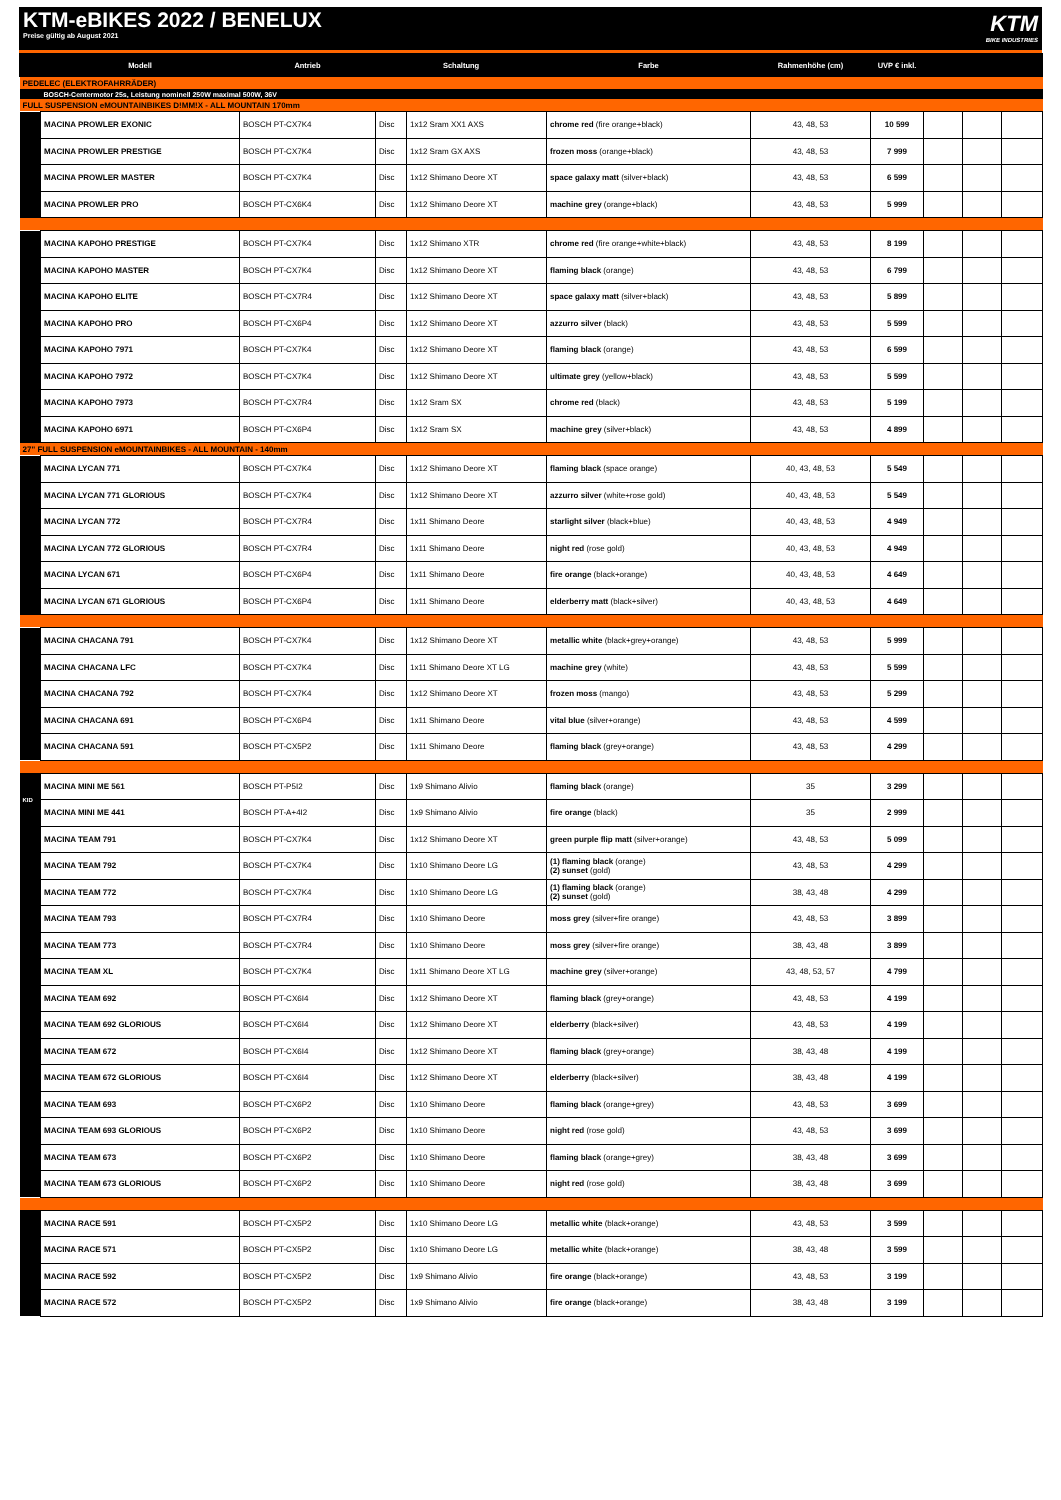KTM-eBIKES 2022 / BENELUX
Preise gültig ab August 2021
KTM
BIKE INDUSTRIES
| | Modell | Antrieb | Schaltung | | Farbe | Rahmenhöhe (cm) | UVP € inkl. | | | |
| --- | --- | --- | --- | --- | --- | --- | --- | --- | --- | --- |
| PEDELEC (ELEKTROFAHRRÄDER) | | | | | | | | | | |
| | BOSCH-Centermotor 25s, Leistung nominell 250W maximal 500W, 36V | | | | | | | | | |
| FULL SUSPENSION eMOUNTAINBIKES D!MM!X - ALL MOUNTAIN 170mm | | | | | | | | | | |
| | MACINA PROWLER EXONIC | BOSCH PT-CX7K4 | Disc | 1x12 Sram XX1 AXS | chrome red (fire orange+black) | 43, 48, 53 | 10 599 | | | |
| | MACINA PROWLER PRESTIGE | BOSCH PT-CX7K4 | Disc | 1x12 Sram GX AXS | frozen moss (orange+black) | 43, 48, 53 | 7 999 | | | |
| | MACINA PROWLER MASTER | BOSCH PT-CX7K4 | Disc | 1x12 Shimano Deore XT | space galaxy matt (silver+black) | 43, 48, 53 | 6 599 | | | |
| | MACINA PROWLER PRO | BOSCH PT-CX6K4 | Disc | 1x12 Shimano Deore XT | machine grey (orange+black) | 43, 48, 53 | 5 999 | | | |
| | MACINA KAPOHO PRESTIGE | BOSCH PT-CX7K4 | Disc | 1x12 Shimano XTR | chrome red (fire orange+white+black) | 43, 48, 53 | 8 199 | | | |
| | MACINA KAPOHO MASTER | BOSCH PT-CX7K4 | Disc | 1x12 Shimano Deore XT | flaming black (orange) | 43, 48, 53 | 6 799 | | | |
| | MACINA KAPOHO ELITE | BOSCH PT-CX7R4 | Disc | 1x12 Shimano Deore XT | space galaxy matt (silver+black) | 43, 48, 53 | 5 899 | | | |
| | MACINA KAPOHO PRO | BOSCH PT-CX6P4 | Disc | 1x12 Shimano Deore XT | azzurro silver (black) | 43, 48, 53 | 5 599 | | | |
| | MACINA KAPOHO 7971 | BOSCH PT-CX7K4 | Disc | 1x12 Shimano Deore XT | flaming black (orange) | 43, 48, 53 | 6 599 | | | |
| | MACINA KAPOHO 7972 | BOSCH PT-CX7K4 | Disc | 1x12 Shimano Deore XT | ultimate grey (yellow+black) | 43, 48, 53 | 5 599 | | | |
| | MACINA KAPOHO 7973 | BOSCH PT-CX7R4 | Disc | 1x12 Sram SX | chrome red (black) | 43, 48, 53 | 5 199 | | | |
| | MACINA KAPOHO 6971 | BOSCH PT-CX6P4 | Disc | 1x12 Sram SX | machine grey (silver+black) | 43, 48, 53 | 4 899 | | | |
| 27" FULL SUSPENSION eMOUNTAINBIKES - ALL MOUNTAIN - 140mm | | | | | | | | | | |
| | MACINA LYCAN 771 | BOSCH PT-CX7K4 | Disc | 1x12 Shimano Deore XT | flaming black (space orange) | 40, 43, 48, 53 | 5 549 | | | |
| | MACINA LYCAN 771 GLORIOUS | BOSCH PT-CX7K4 | Disc | 1x12 Shimano Deore XT | azzurro silver (white+rose gold) | 40, 43, 48, 53 | 5 549 | | | |
| | MACINA LYCAN 772 | BOSCH PT-CX7R4 | Disc | 1x11 Shimano Deore | starlight silver (black+blue) | 40, 43, 48, 53 | 4 949 | | | |
| | MACINA LYCAN 772 GLORIOUS | BOSCH PT-CX7R4 | Disc | 1x11 Shimano Deore | night red (rose gold) | 40, 43, 48, 53 | 4 949 | | | |
| | MACINA LYCAN 671 | BOSCH PT-CX6P4 | Disc | 1x11 Shimano Deore | fire orange (black+orange) | 40, 43, 48, 53 | 4 649 | | | |
| | MACINA LYCAN 671 GLORIOUS | BOSCH PT-CX6P4 | Disc | 1x11 Shimano Deore | elderberry matt (black+silver) | 40, 43, 48, 53 | 4 649 | | | |
| | MACINA CHACANA 791 | BOSCH PT-CX7K4 | Disc | 1x12 Shimano Deore XT | metallic white (black+grey+orange) | 43, 48, 53 | 5 999 | | | |
| | MACINA CHACANA LFC | BOSCH PT-CX7K4 | Disc | 1x11 Shimano Deore XT LG | machine grey (white) | 43, 48, 53 | 5 599 | | | |
| | MACINA CHACANA 792 | BOSCH PT-CX7K4 | Disc | 1x12 Shimano Deore XT | frozen moss (mango) | 43, 48, 53 | 5 299 | | | |
| | MACINA CHACANA 691 | BOSCH PT-CX6P4 | Disc | 1x11 Shimano Deore | vital blue (silver+orange) | 43, 48, 53 | 4 599 | | | |
| | MACINA CHACANA 591 | BOSCH PT-CX5P2 | Disc | 1x11 Shimano Deore | flaming black (grey+orange) | 43, 48, 53 | 4 299 | | | |
| KID | MACINA MINI ME 561 | BOSCH PT-P5I2 | Disc | 1x9 Shimano Alivio | flaming black (orange) | 35 | 3 299 | | | |
| | MACINA MINI ME 441 | BOSCH PT-A+4I2 | Disc | 1x9 Shimano Alivio | fire orange (black) | 35 | 2 999 | | | |
| | MACINA TEAM 791 | BOSCH PT-CX7K4 | Disc | 1x12 Shimano Deore XT | green purple flip matt (silver+orange) | 43, 48, 53 | 5 099 | | | |
| | MACINA TEAM 792 | BOSCH PT-CX7K4 | Disc | 1x10 Shimano Deore LG | (1) flaming black (orange) (2) sunset (gold) | 43, 48, 53 | 4 299 | | | |
| | MACINA TEAM 772 | BOSCH PT-CX7K4 | Disc | 1x10 Shimano Deore LG | (1) flaming black (orange) (2) sunset (gold) | 38, 43, 48 | 4 299 | | | |
| | MACINA TEAM 793 | BOSCH PT-CX7R4 | Disc | 1x10 Shimano Deore | moss grey (silver+fire orange) | 43, 48, 53 | 3 899 | | | |
| | MACINA TEAM 773 | BOSCH PT-CX7R4 | Disc | 1x10 Shimano Deore | moss grey (silver+fire orange) | 38, 43, 48 | 3 899 | | | |
| | MACINA TEAM XL | BOSCH PT-CX7K4 | Disc | 1x11 Shimano Deore XT LG | machine grey (silver+orange) | 43, 48, 53, 57 | 4 799 | | | |
| | MACINA TEAM 692 | BOSCH PT-CX6I4 | Disc | 1x12 Shimano Deore XT | flaming black (grey+orange) | 43, 48, 53 | 4 199 | | | |
| | MACINA TEAM 692 GLORIOUS | BOSCH PT-CX6I4 | Disc | 1x12 Shimano Deore XT | elderberry (black+silver) | 43, 48, 53 | 4 199 | | | |
| | MACINA TEAM 672 | BOSCH PT-CX6I4 | Disc | 1x12 Shimano Deore XT | flaming black (grey+orange) | 38, 43, 48 | 4 199 | | | |
| | MACINA TEAM 672 GLORIOUS | BOSCH PT-CX6I4 | Disc | 1x12 Shimano Deore XT | elderberry (black+silver) | 38, 43, 48 | 4 199 | | | |
| | MACINA TEAM 693 | BOSCH PT-CX6P2 | Disc | 1x10 Shimano Deore | flaming black (orange+grey) | 43, 48, 53 | 3 699 | | | |
| | MACINA TEAM 693 GLORIOUS | BOSCH PT-CX6P2 | Disc | 1x10 Shimano Deore | night red (rose gold) | 43, 48, 53 | 3 699 | | | |
| | MACINA TEAM 673 | BOSCH PT-CX6P2 | Disc | 1x10 Shimano Deore | flaming black (orange+grey) | 38, 43, 48 | 3 699 | | | |
| | MACINA TEAM 673 GLORIOUS | BOSCH PT-CX6P2 | Disc | 1x10 Shimano Deore | night red (rose gold) | 38, 43, 48 | 3 699 | | | |
| | MACINA RACE 591 | BOSCH PT-CX5P2 | Disc | 1x10 Shimano Deore LG | metallic white (black+orange) | 43, 48, 53 | 3 599 | | | |
| | MACINA RACE 571 | BOSCH PT-CX5P2 | Disc | 1x10 Shimano Deore LG | metallic white (black+orange) | 38, 43, 48 | 3 599 | | | |
| | MACINA RACE 592 | BOSCH PT-CX5P2 | Disc | 1x9 Shimano Alivio | fire orange (black+orange) | 43, 48, 53 | 3 199 | | | |
| | MACINA RACE 572 | BOSCH PT-CX5P2 | Disc | 1x9 Shimano Alivio | fire orange (black+orange) | 38, 43, 48 | 3 199 | | | |